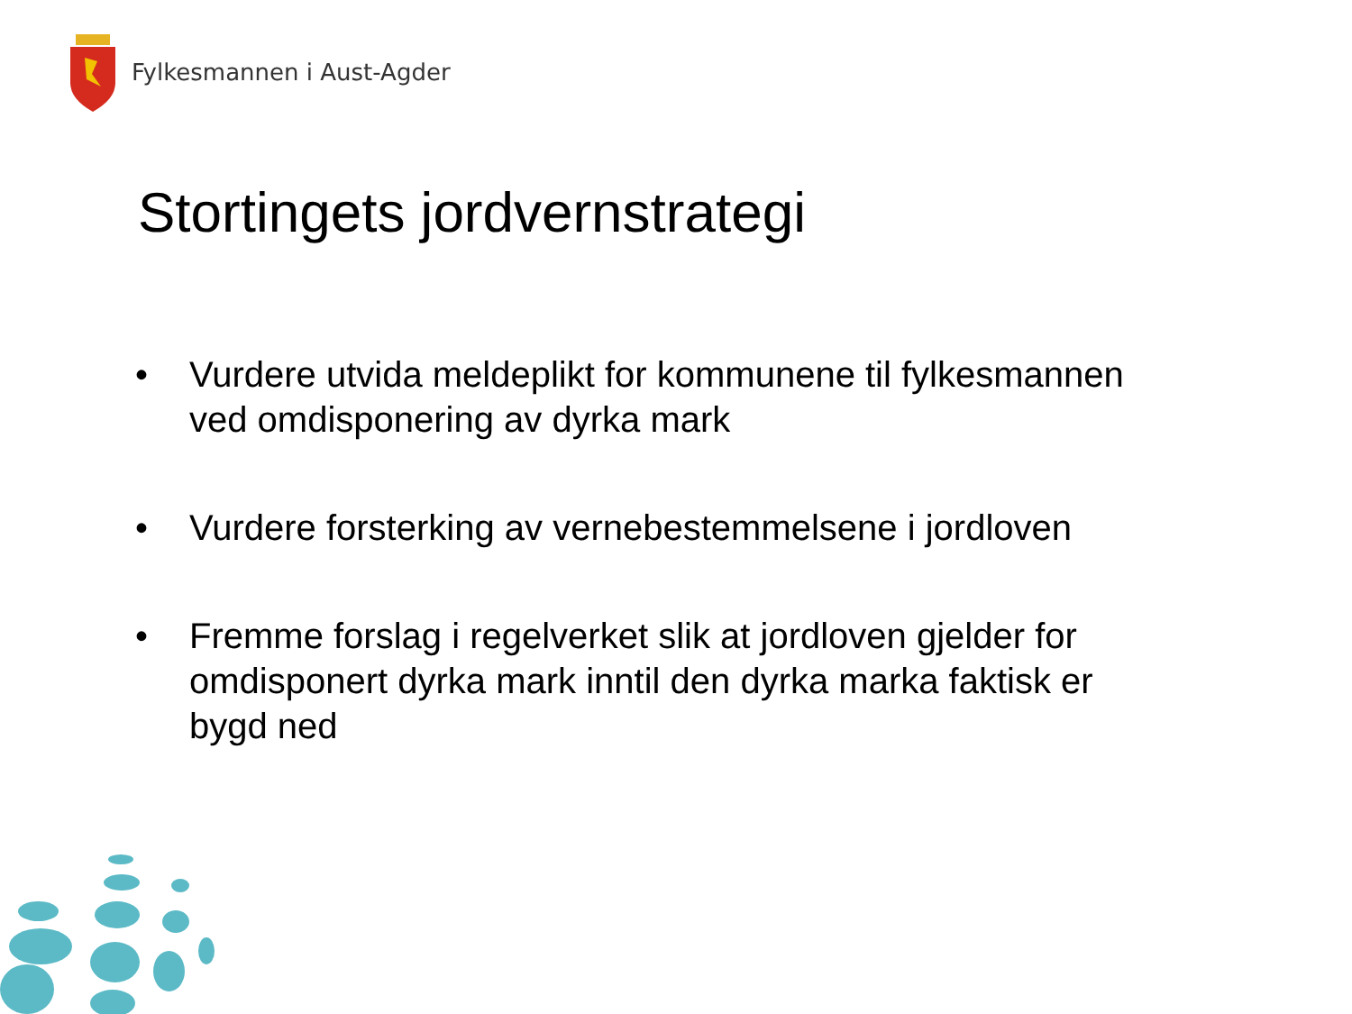Fylkesmannen i Aust-Agder
Stortingets jordvernstrategi
• Vurdere utvida meldeplikt for kommunene til fylkesmannen ved omdisponering av dyrka mark
• Vurdere forsterking av vernebestemmelsene i jordloven
• Fremme forslag i regelverket slik at jordloven gjelder for omdisponert dyrka mark inntil den dyrka marka faktisk er bygd ned